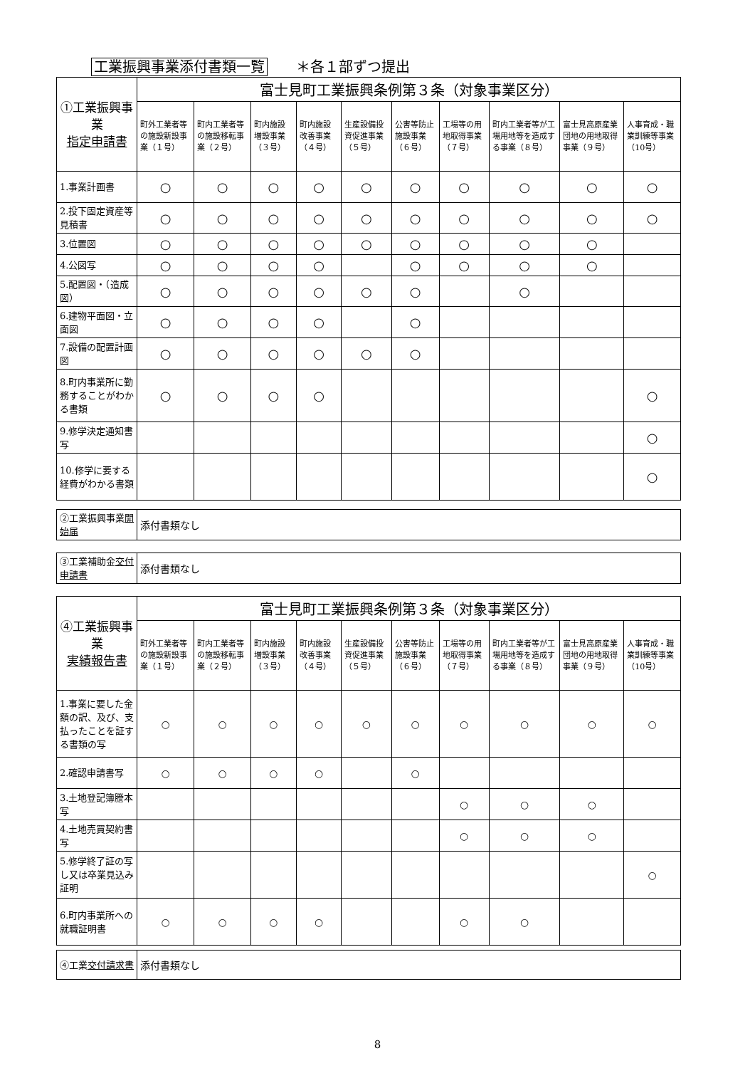工業振興事業添付書類一覧　　＊各１部ずつ提出
| ①工業振興事業 指定申請書 | 富士見町工業振興条例第３条（対象事業区分） | | | | | | | | | |
| | 町外工業者等の施設新設事業（１号） | 町内工業者等の施設移転事業（２号） | 町内施設増設事業（３号） | 町内施設改善事業（４号） | 生産設備投資促進事業（５号） | 公害等防止施設事業（６号） | 工場等の用地取得事業（７号） | 町内工業者等が工場用地等を造成する事業（８号） | 富士見高原産業団地の用地取得事業（９号） | 人事育成・職業訓練等事業（10号） |
| 1.事業計画書 | ○ | ○ | ○ | ○ | ○ | ○ | ○ | ○ | ○ | ○ |
| 2.投下固定資産等見積書 | ○ | ○ | ○ | ○ | ○ | ○ | ○ | ○ | ○ | ○ |
| 3.位置図 | ○ | ○ | ○ | ○ | ○ | ○ | ○ | ○ | ○ | |
| 4.公図写 | ○ | ○ | ○ | ○ | | ○ | ○ | ○ | ○ | |
| 5.配置図・（造成図） | ○ | ○ | ○ | ○ | ○ | ○ | | ○ | | |
| 6.建物平面図・立面図 | ○ | ○ | ○ | ○ | | ○ | | | | |
| 7.設備の配置計画図 | ○ | ○ | ○ | ○ | ○ | ○ | | | | |
| 8.町内事業所に勤務することがわかる書類 | ○ | ○ | ○ | ○ | | | | | | ○ |
| 9.修学決定通知書写 | | | | | | | | | | ○ |
| 10.修学に要する経費がわかる書類 | | | | | | | | | | ○ |
| ②工業振興事業 開始届 | 添付書類なし |
| ③工業補助金 交付申請書 | 添付書類なし |
| ④工業振興事業 実績報告書 | 富士見町工業振興条例第３条（対象事業区分） | | | | | | | | | |
| | 町外工業者等の施設新設事業（１号） | 町内工業者等の施設移転事業（２号） | 町内施設増設事業（３号） | 町内施設改善事業（４号） | 生産設備投資促進事業（５号） | 公害等防止施設事業（６号） | 工場等の用地取得事業（７号） | 町内工業者等が工場用地等を造成する事業（８号） | 富士見高原産業団地の用地取得事業（９号） | 人事育成・職業訓練等事業（10号） |
| 1.事業に要した金額の訳、及び、支払ったことを証する書類の写 | ○ | ○ | ○ | ○ | ○ | ○ | ○ | ○ | ○ | ○ |
| 2.確認申請書写 | ○ | ○ | ○ | ○ | | ○ | | | | |
| 3.土地登記簿謄本写 | | | | | | | ○ | ○ | ○ | |
| 4.土地売買契約書写 | | | | | | | ○ | ○ | ○ | |
| 5.修学終了証の写し又は卒業見込み証明 | | | | | | | | | | ○ |
| 6.町内事業所への就職証明書 | ○ | ○ | ○ | ○ | | | ○ | ○ | | |
| ④工業 交付請求書 | 添付書類なし |
8